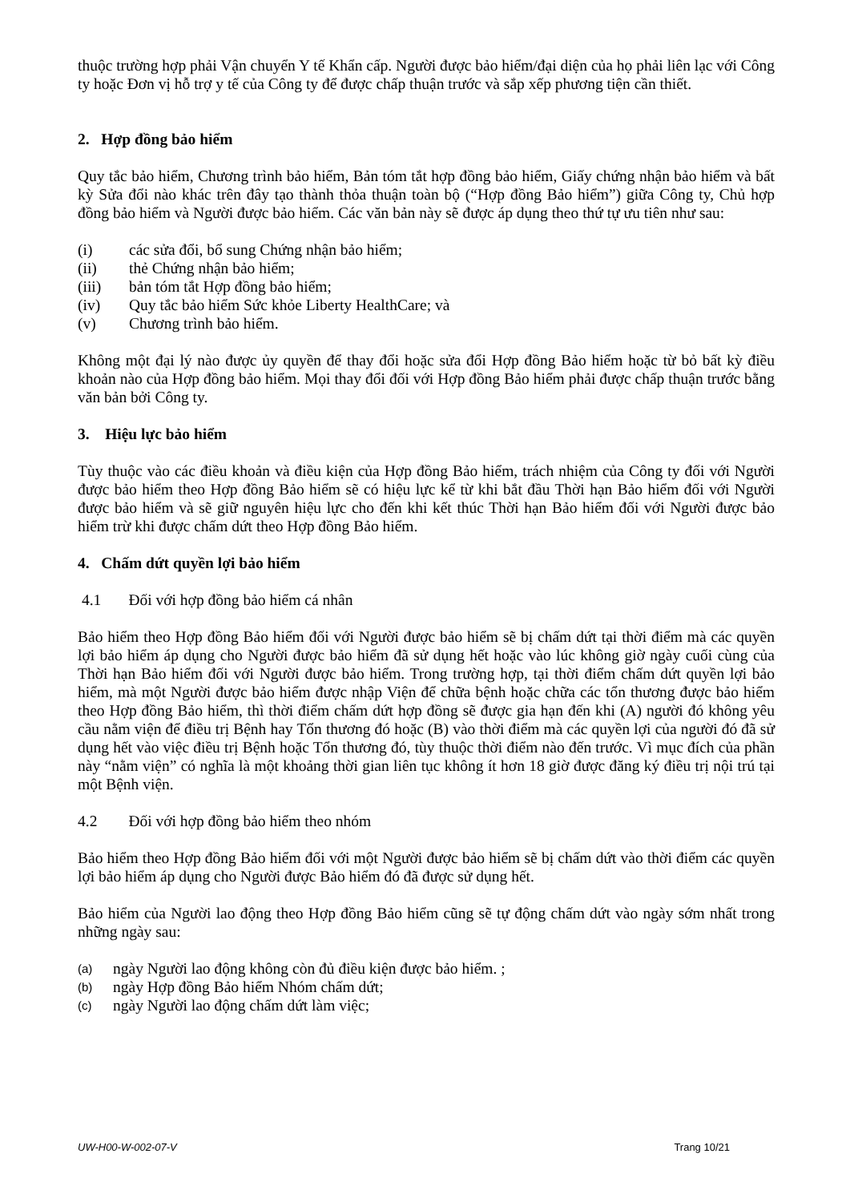thuộc trường hợp phải Vận chuyển Y tế Khẩn cấp. Người được bảo hiểm/đại diện của họ phải liên lạc với Công ty hoặc Đơn vị hỗ trợ y tế của Công ty để được chấp thuận trước và sắp xếp phương tiện cần thiết.
2. Hợp đồng bảo hiểm
Quy tắc bảo hiểm, Chương trình bảo hiểm, Bản tóm tắt hợp đồng bảo hiểm, Giấy chứng nhận bảo hiểm và bất kỳ Sửa đổi nào khác trên đây tạo thành thỏa thuận toàn bộ (“Hợp đồng Bảo hiểm”) giữa Công ty, Chủ hợp đồng bảo hiểm và Người được bảo hiểm. Các văn bản này sẽ được áp dụng theo thứ tự ưu tiên như sau:
(i) các sửa đổi, bổ sung Chứng nhận bảo hiểm;
(ii) thẻ Chứng nhận bảo hiểm;
(iii) bản tóm tắt Hợp đồng bảo hiểm;
(iv) Quy tắc bảo hiểm Sức khỏe Liberty HealthCare; và
(v) Chương trình bảo hiểm.
Không một đại lý nào được ủy quyền để thay đổi hoặc sửa đổi Hợp đồng Bảo hiểm hoặc từ bỏ bất kỳ điều khoản nào của Hợp đồng bảo hiểm. Mọi thay đổi đối với Hợp đồng Bảo hiểm phải được chấp thuận trước bằng văn bản bởi Công ty.
3. Hiệu lực bảo hiểm
Tùy thuộc vào các điều khoản và điều kiện của Hợp đồng Bảo hiểm, trách nhiệm của Công ty đối với Người được bảo hiểm theo Hợp đồng Bảo hiểm sẽ có hiệu lực kể từ khi bắt đầu Thời hạn Bảo hiểm đối với Người được bảo hiểm và sẽ giữ nguyên hiệu lực cho đến khi kết thúc Thời hạn Bảo hiểm đối với Người được bảo hiểm trừ khi được chấm dứt theo Hợp đồng Bảo hiểm.
4. Chấm dứt quyền lợi bảo hiểm
4.1 Đối với hợp đồng bảo hiểm cá nhân
Bảo hiểm theo Hợp đồng Bảo hiểm đối với Người được bảo hiểm sẽ bị chấm dứt tại thời điểm mà các quyền lợi bảo hiểm áp dụng cho Người được bảo hiểm đã sử dụng hết hoặc vào lúc không giờ ngày cuối cùng của Thời hạn Bảo hiểm đối với Người được bảo hiểm. Trong trường hợp, tại thời điểm chấm dứt quyền lợi bảo hiểm, mà một Người được bảo hiểm được nhập Viện để chữa bệnh hoặc chữa các tổn thương được bảo hiểm theo Hợp đồng Bảo hiểm, thì thời điểm chấm dứt hợp đồng sẽ được gia hạn đến khi (A) người đó không yêu cầu nằm viện để điều trị Bệnh hay Tổn thương đó hoặc (B) vào thời điểm mà các quyền lợi của người đó đã sử dụng hết vào việc điều trị Bệnh hoặc Tổn thương đó, tùy thuộc thời điểm nào đến trước. Vì mục đích của phần này “nằm viện” có nghĩa là một khoảng thời gian liên tục không ít hơn 18 giờ được đăng ký điều trị nội trú tại một Bệnh viện.
4.2 Đối với hợp đồng bảo hiểm theo nhóm
Bảo hiểm theo Hợp đồng Bảo hiểm đối với một Người được bảo hiểm sẽ bị chấm dứt vào thời điểm các quyền lợi bảo hiểm áp dụng cho Người được Bảo hiểm đó đã được sử dụng hết.
Bảo hiểm của Người lao động theo Hợp đồng Bảo hiểm cũng sẽ tự động chấm dứt vào ngày sớm nhất trong những ngày sau:
(a) ngày Người lao động không còn đủ điều kiện được bảo hiểm. ;
(b) ngày Hợp đồng Bảo hiểm Nhóm chấm dứt;
(c) ngày Người lao động chấm dứt làm việc;
UW-H00-W-002-07-V Trang 10/21